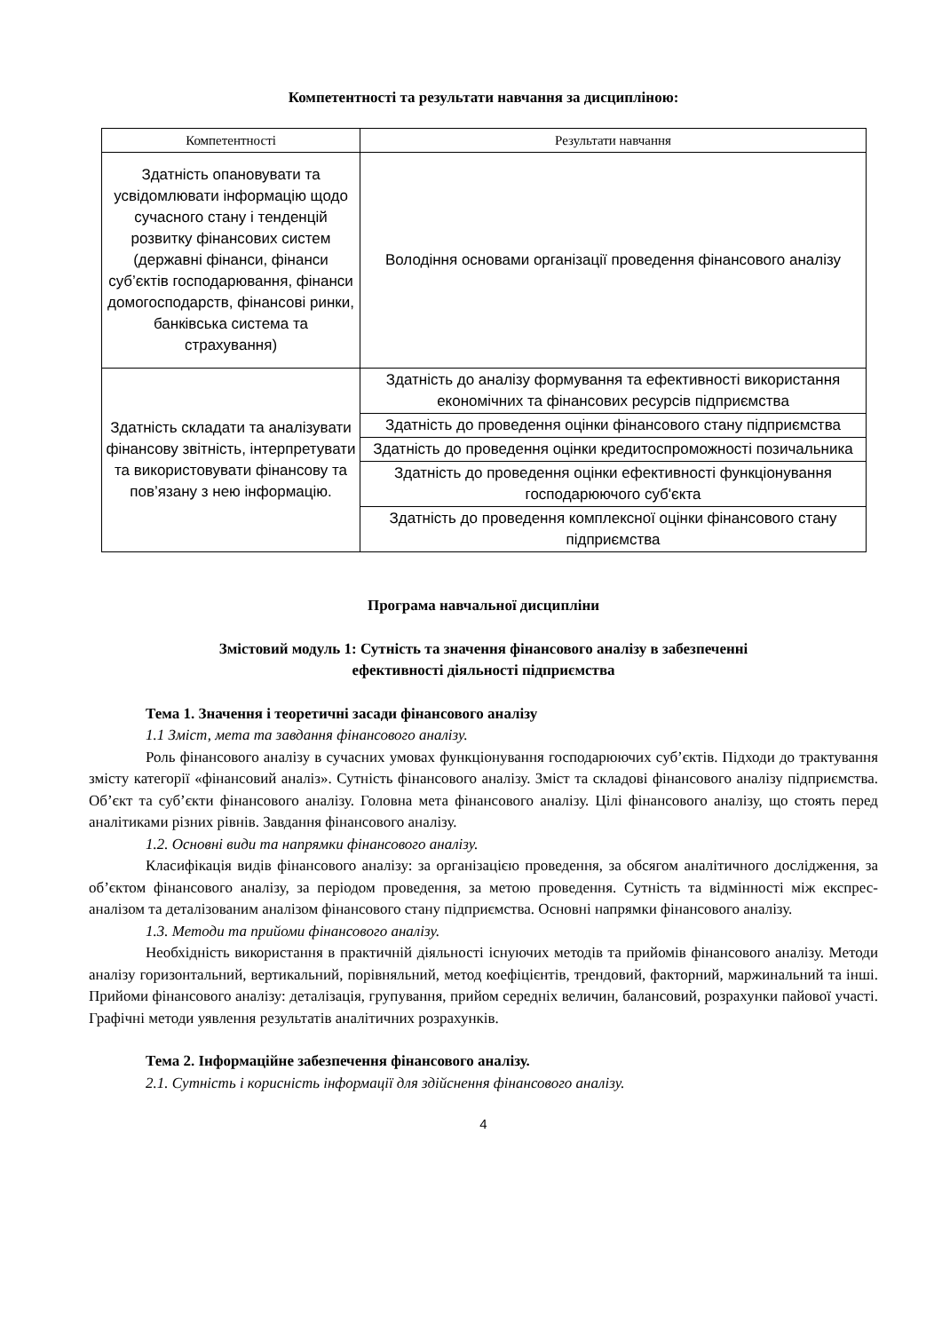Компетентності та результати навчання за дисципліною:
| Компетентності | Результати навчання |
| --- | --- |
| Здатність опановувати та усвідомлювати інформацію щодо сучасного стану і тенденцій розвитку фінансових систем (державні фінанси, фінанси суб’єктів господарювання, фінанси домогосподарств, фінансові ринки, банківська система та страхування) | Володіння основами організації проведення фінансового аналізу |
| Здатність складати та аналізувати фінансову звітність, інтерпретувати та використовувати фінансову та пов’язану з нею інформацію. | Здатність до аналізу формування та ефективності використання економічних та фінансових ресурсів підприємства |
| | Здатність до проведення оцінки фінансового стану підприємства |
| | Здатність до проведення оцінки кредитоспроможності позичальника |
| | Здатність до проведення оцінки ефективності функціонування господарюючого суб'єкта |
| | Здатність до проведення комплексної оцінки фінансового стану підприємства |
Програма навчальної дисципліни
Змістовий модуль 1: Сутність та значення фінансового аналізу в забезпеченні
ефективності діяльності підприємства
Тема 1. Значення і теоретичні засади фінансового аналізу
1.1 Зміст, мета та завдання фінансового аналізу.
Роль фінансового аналізу в сучасних умовах функціонування господарюючих суб’єктів. Підходи до трактування змісту категорії «фінансовий аналіз». Сутність фінансового аналізу. Зміст та складові фінансового аналізу підприємства. Об’єкт та суб’єкти фінансового аналізу. Головна мета фінансового аналізу. Цілі фінансового аналізу, що стоять перед аналітиками різних рівнів. Завдання фінансового аналізу.
1.2. Основні види та напрямки фінансового аналізу.
Класифікація видів фінансового аналізу: за організацією проведення, за обсягом аналітичного дослідження, за об’єктом фінансового аналізу, за періодом проведення, за метою проведення. Сутність та відмінності між експрес-аналізом та деталізованим аналізом фінансового стану підприємства. Основні напрямки фінансового аналізу.
1.3. Методи та прийоми фінансового аналізу.
Необхідність використання в практичній діяльності існуючих методів та прийомів фінансового аналізу. Методи аналізу горизонтальний, вертикальний, порівняльний, метод коефіцієнтів, трендовий, факторний, маржинальний та інші. Прийоми фінансового аналізу: деталізація, групування, прийом середніх величин, балансовий, розрахунки пайової участі. Графічні методи уявлення результатів аналітичних розрахунків.
Тема 2. Інформаційне забезпечення фінансового аналізу.
2.1. Сутність і корисність інформації для здійснення фінансового аналізу.
4